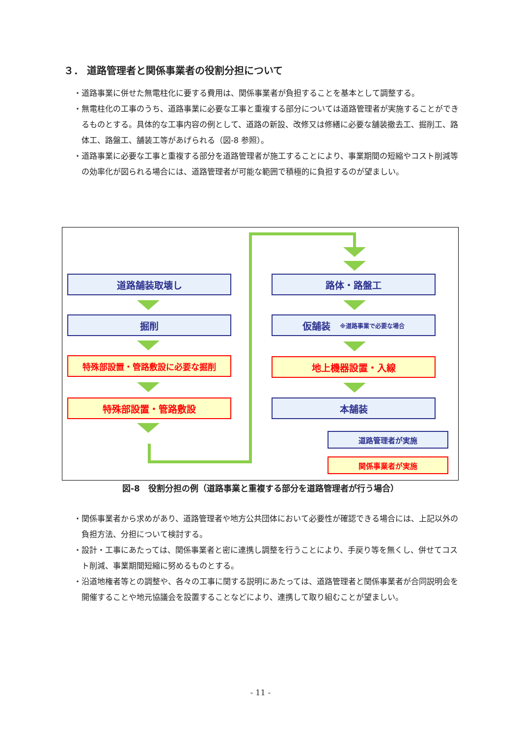３． 道路管理者と関係事業者の役割分担について
・道路事業に併せた無電柱化に要する費用は、関係事業者が負担することを基本として調整する。
・無電柱化の工事のうち、道路事業に必要な工事と重複する部分については道路管理者が実施することができるものとする。具体的な工事内容の例として、道路の新設、改修又は修繕に必要な舗装撤去工、掘削工、路体工、路盤工、舗装工等があげられる（図-8 参照）。
・道路事業に必要な工事と重複する部分を道路管理者が施工することにより、事業期間の短縮やコスト削減等の効率化が図られる場合には、道路管理者が可能な範囲で積極的に負担するのが望ましい。
道路舗装取壊し
掘削
特殊部設置・管路敷設に必要な掘削
特殊部設置・管路敷設
路体・路盤工
仮舗装　※道路事業で必要な場合
地上機器設置・入線
本舗装
道路管理者が実施
関係事業者が実施
図-8　役割分担の例（道路事業と重複する部分を道路管理者が行う場合）
・関係事業者から求めがあり、道路管理者や地方公共団体において必要性が確認できる場合には、上記以外の負担方法、分担について検討する。
・設計・工事にあたっては、関係事業者と密に連携し調整を行うことにより、手戻り等を無くし、併せてコスト削減、事業期間短縮に努めるものとする。
・沿道地権者等との調整や、各々の工事に関する説明にあたっては、道路管理者と関係事業者が合同説明会を開催することや地元協議会を設置することなどにより、連携して取り組むことが望ましい。
- 11 -